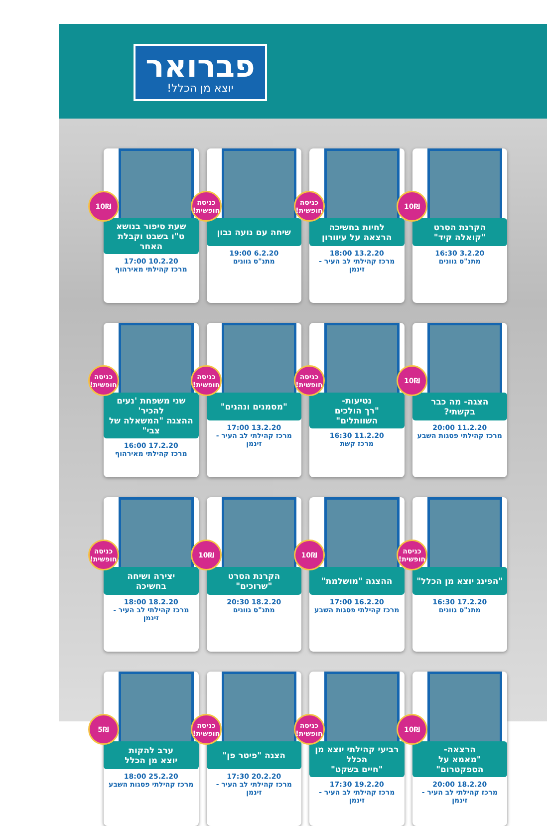פברואר
יוצא מן הכלל!
10₪
הקרנת הסרט
"קואלה קיד"
3.2.20 16:30
מתנ"ס גוונים
כניסה חופשית!
לחיות בחשיכה
הרצאה על עיוורון
13.2.20 18:00
מרכז קהילתי לב העיר - זינמן
כניסה חופשית!
שיחה עם נועה נבון
6.2.20 19:00
מתנ"ס גוונים
10₪
שעת סיפור בנושא
ט"ו בשבט וקבלת האחר
10.2.20 17:00
מרכז קהילתי מאירהוף
10₪
הצגה- מה כבר בקשתי?
11.2.20 20:00
מרכז קהילתי פסגות השבע
כניסה חופשית!
נטיעות-
"רך הולכים השוותלים"
11.2.20 16:30
מרכז קשת
כניסה חופשית!
"מסמנים ונהנים"
13.2.20 17:00
מרכז קהילתי לב העיר - זינמן
כניסה חופשית!
שני משפחת 'נעים להכיר'
ההצגה "המשאלה של צבי"
17.2.20 16:00
מרכז קהילתי מאירהוף
כניסה חופשית!
"הפינג יוצא מן הכלל"
17.2.20 16:30
מתנ"ס גוונים
10₪
ההצגה "מושלמת"
16.2.20 17:00
מרכז קהילתי פסגות השבע
10₪
הקרנת הסרט
"שרוכים"
18.2.20 20:30
מתנ"ס גוונים
כניסה חופשית!
יצירה ושיחה
בחשיכה
18.2.20 18:00
מרכז קהילתי לב העיר - זינמן
10₪
הרצאה-
"מאמא על הספקטרום"
18.2.20 20:00
מרכז קהילתי לב העיר - זינמן
כניסה חופשית!
רביעי קהילתי יוצא מן הכלל
"חיים בשקט"
19.2.20 17:30
מרכז קהילתי לב העיר - זינמן
כניסה חופשית!
הצגה "פיטר פן"
20.2.20 17:30
מרכז קהילתי לב העיר - זינמן
5₪
ערב להקות
יוצא מן הכלל
25.2.20 18:00
מרכז קהילתי פסגות השבע